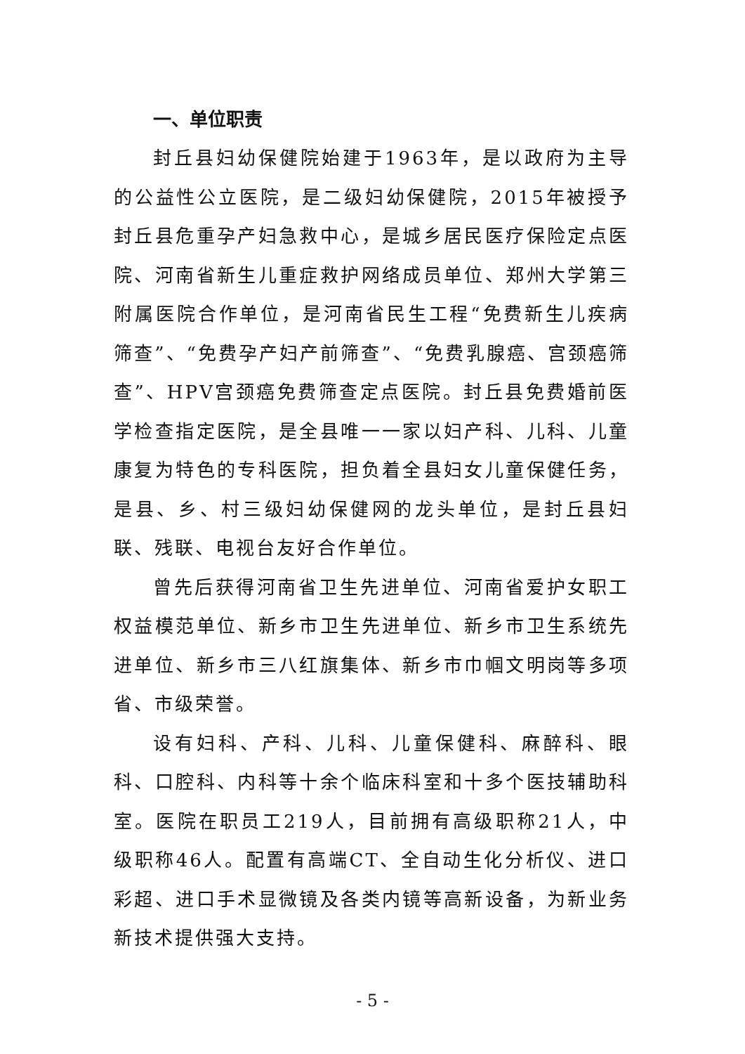一、单位职责
封丘县妇幼保健院始建于1963年，是以政府为主导的公益性公立医院，是二级妇幼保健院，2015年被授予封丘县危重孕产妇急救中心，是城乡居民医疗保险定点医院、河南省新生儿重症救护网络成员单位、郑州大学第三附属医院合作单位，是河南省民生工程“免费新生儿疾病筛查”、“免费孕产妇产前筛查”、“免费乳腺癌、宫颈癌筛查”、HPV宫颈癌免费筛查定点医院。封丘县免费婚前医学检查指定医院，是全县唯一一家以妇产科、儿科、儿童康复为特色的专科医院，担负着全县妇女儿童保健任务，是县、乡、村三级妇幼保健网的龙头单位，是封丘县妇联、残联、电视台友好合作单位。
曾先后获得河南省卫生先进单位、河南省爱护女职工权益模范单位、新乡市卫生先进单位、新乡市卫生系统先进单位、新乡市三八红旗集体、新乡市巾帼文明岗等多项省、市级荣誉。
设有妇科、产科、儿科、儿童保健科、麻醉科、眼科、口腔科、内科等十余个临床科室和十多个医技辅助科室。医院在职员工219人，目前拥有高级职称21人，中级职称46人。配置有高端CT、全自动生化分析仪、进口彩超、进口手术显微镜及各类内镜等高新设备，为新业务新技术提供强大支持。
- 5 -